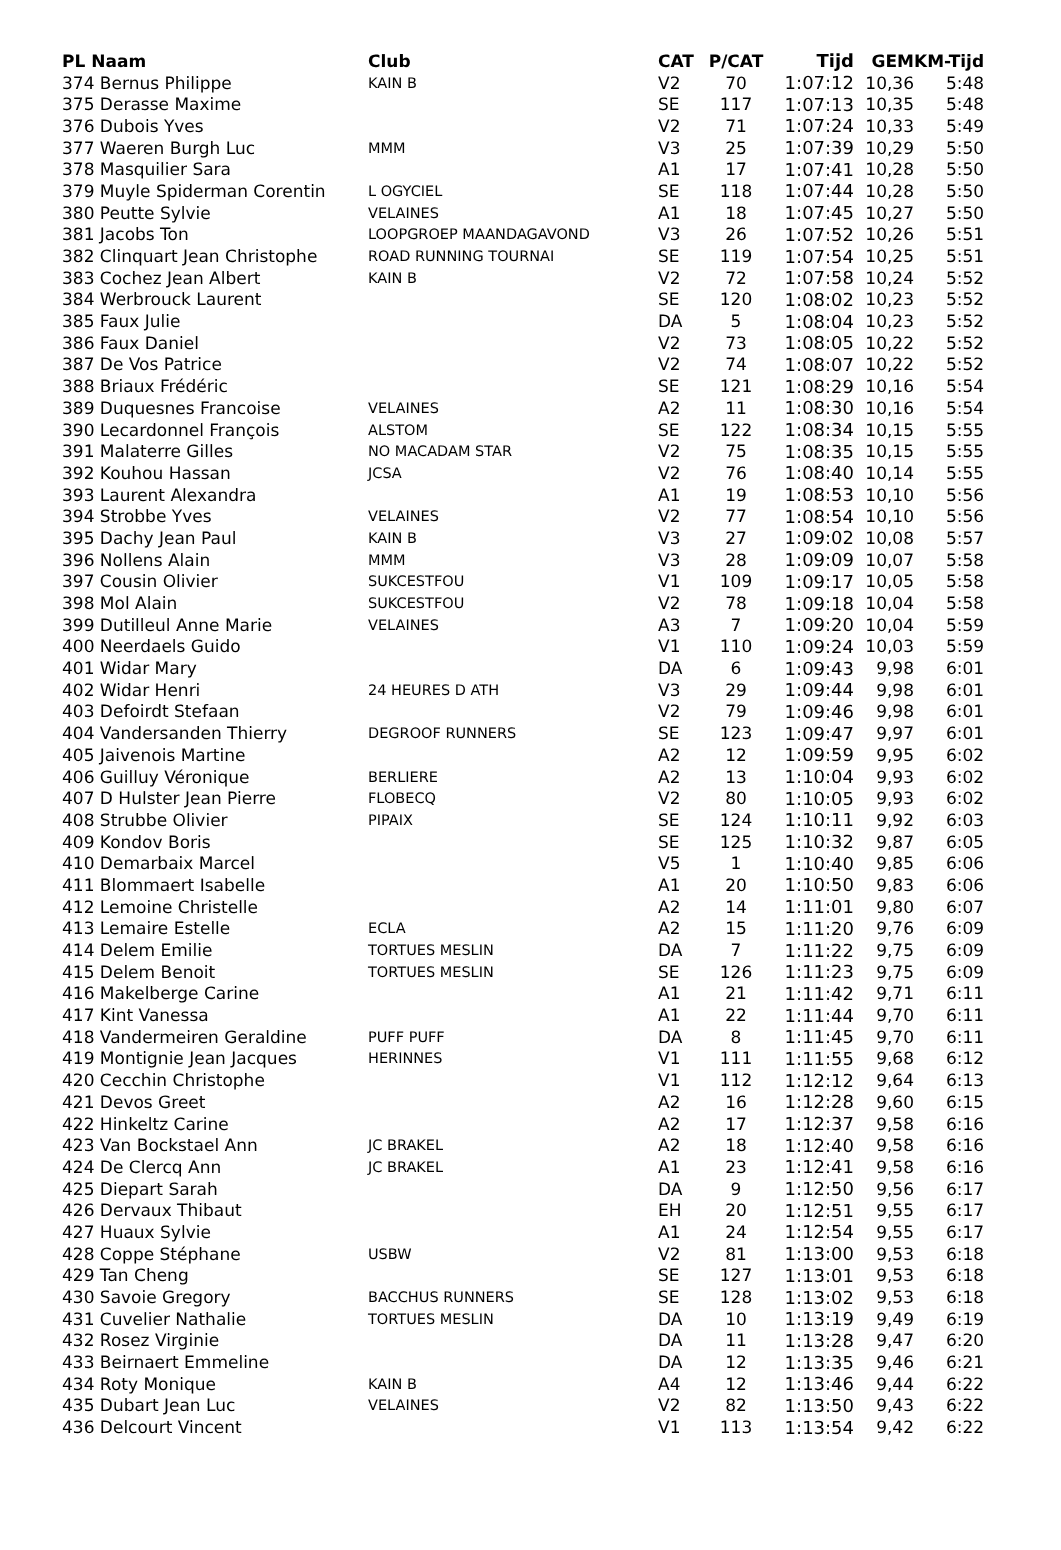| PL Naam | Club | CAT | P/CAT | Tijd | GEM | KM-Tijd |
| --- | --- | --- | --- | --- | --- | --- |
| 374 Bernus Philippe | KAIN B | V2 | 70 | 1:07:12 | 10,36 | 5:48 |
| 375 Derasse Maxime | | SE | 117 | 1:07:13 | 10,35 | 5:48 |
| 376 Dubois Yves | | V2 | 71 | 1:07:24 | 10,33 | 5:49 |
| 377 Waeren Burgh Luc | MMM | V3 | 25 | 1:07:39 | 10,29 | 5:50 |
| 378 Masquilier Sara | | A1 | 17 | 1:07:41 | 10,28 | 5:50 |
| 379 Muyle Spiderman Corentin | L OGYCIEL | SE | 118 | 1:07:44 | 10,28 | 5:50 |
| 380 Peutte Sylvie | VELAINES | A1 | 18 | 1:07:45 | 10,27 | 5:50 |
| 381 Jacobs Ton | LOOPGROEP MAANDAGAVOND | V3 | 26 | 1:07:52 | 10,26 | 5:51 |
| 382 Clinquart Jean Christophe | ROAD RUNNING TOURNAI | SE | 119 | 1:07:54 | 10,25 | 5:51 |
| 383 Cochez Jean Albert | KAIN B | V2 | 72 | 1:07:58 | 10,24 | 5:52 |
| 384 Werbrouck Laurent | | SE | 120 | 1:08:02 | 10,23 | 5:52 |
| 385 Faux Julie | | DA | 5 | 1:08:04 | 10,23 | 5:52 |
| 386 Faux Daniel | | V2 | 73 | 1:08:05 | 10,22 | 5:52 |
| 387 De Vos Patrice | | V2 | 74 | 1:08:07 | 10,22 | 5:52 |
| 388 Briaux Frédéric | | SE | 121 | 1:08:29 | 10,16 | 5:54 |
| 389 Duquesnes Francoise | VELAINES | A2 | 11 | 1:08:30 | 10,16 | 5:54 |
| 390 Lecardonnel François | ALSTOM | SE | 122 | 1:08:34 | 10,15 | 5:55 |
| 391 Malaterre Gilles | NO MACADAM STAR | V2 | 75 | 1:08:35 | 10,15 | 5:55 |
| 392 Kouhou Hassan | JCSA | V2 | 76 | 1:08:40 | 10,14 | 5:55 |
| 393 Laurent Alexandra | | A1 | 19 | 1:08:53 | 10,10 | 5:56 |
| 394 Strobbe Yves | VELAINES | V2 | 77 | 1:08:54 | 10,10 | 5:56 |
| 395 Dachy Jean Paul | KAIN B | V3 | 27 | 1:09:02 | 10,08 | 5:57 |
| 396 Nollens Alain | MMM | V3 | 28 | 1:09:09 | 10,07 | 5:58 |
| 397 Cousin Olivier | SUKCESTFOU | V1 | 109 | 1:09:17 | 10,05 | 5:58 |
| 398 Mol Alain | SUKCESTFOU | V2 | 78 | 1:09:18 | 10,04 | 5:58 |
| 399 Dutilleul Anne Marie | VELAINES | A3 | 7 | 1:09:20 | 10,04 | 5:59 |
| 400 Neerdaels Guido | | V1 | 110 | 1:09:24 | 10,03 | 5:59 |
| 401 Widar Mary | | DA | 6 | 1:09:43 | 9,98 | 6:01 |
| 402 Widar Henri | 24 HEURES D ATH | V3 | 29 | 1:09:44 | 9,98 | 6:01 |
| 403 Defoirdt Stefaan | | V2 | 79 | 1:09:46 | 9,98 | 6:01 |
| 404 Vandersanden Thierry | DEGROOF RUNNERS | SE | 123 | 1:09:47 | 9,97 | 6:01 |
| 405 Jaivenois Martine | | A2 | 12 | 1:09:59 | 9,95 | 6:02 |
| 406 Guilluy Véronique | BERLIERE | A2 | 13 | 1:10:04 | 9,93 | 6:02 |
| 407 D Hulster Jean Pierre | FLOBECQ | V2 | 80 | 1:10:05 | 9,93 | 6:02 |
| 408 Strubbe Olivier | PIPAIX | SE | 124 | 1:10:11 | 9,92 | 6:03 |
| 409 Kondov Boris | | SE | 125 | 1:10:32 | 9,87 | 6:05 |
| 410 Demarbaix Marcel | | V5 | 1 | 1:10:40 | 9,85 | 6:06 |
| 411 Blommaert Isabelle | | A1 | 20 | 1:10:50 | 9,83 | 6:06 |
| 412 Lemoine Christelle | | A2 | 14 | 1:11:01 | 9,80 | 6:07 |
| 413 Lemaire Estelle | ECLA | A2 | 15 | 1:11:20 | 9,76 | 6:09 |
| 414 Delem Emilie | TORTUES MESLIN | DA | 7 | 1:11:22 | 9,75 | 6:09 |
| 415 Delem Benoit | TORTUES MESLIN | SE | 126 | 1:11:23 | 9,75 | 6:09 |
| 416 Makelberge Carine | | A1 | 21 | 1:11:42 | 9,71 | 6:11 |
| 417 Kint Vanessa | | A1 | 22 | 1:11:44 | 9,70 | 6:11 |
| 418 Vandermeiren Geraldine | PUFF PUFF | DA | 8 | 1:11:45 | 9,70 | 6:11 |
| 419 Montignie Jean Jacques | HERINNES | V1 | 111 | 1:11:55 | 9,68 | 6:12 |
| 420 Cecchin Christophe | | V1 | 112 | 1:12:12 | 9,64 | 6:13 |
| 421 Devos Greet | | A2 | 16 | 1:12:28 | 9,60 | 6:15 |
| 422 Hinkeltz Carine | | A2 | 17 | 1:12:37 | 9,58 | 6:16 |
| 423 Van Bockstael Ann | JC BRAKEL | A2 | 18 | 1:12:40 | 9,58 | 6:16 |
| 424 De Clercq Ann | JC BRAKEL | A1 | 23 | 1:12:41 | 9,58 | 6:16 |
| 425 Diepart Sarah | | DA | 9 | 1:12:50 | 9,56 | 6:17 |
| 426 Dervaux Thibaut | | EH | 20 | 1:12:51 | 9,55 | 6:17 |
| 427 Huaux Sylvie | | A1 | 24 | 1:12:54 | 9,55 | 6:17 |
| 428 Coppe Stéphane | USBW | V2 | 81 | 1:13:00 | 9,53 | 6:18 |
| 429 Tan Cheng | | SE | 127 | 1:13:01 | 9,53 | 6:18 |
| 430 Savoie Gregory | BACCHUS RUNNERS | SE | 128 | 1:13:02 | 9,53 | 6:18 |
| 431 Cuvelier Nathalie | TORTUES MESLIN | DA | 10 | 1:13:19 | 9,49 | 6:19 |
| 432 Rosez Virginie | | DA | 11 | 1:13:28 | 9,47 | 6:20 |
| 433 Beirnaert Emmeline | | DA | 12 | 1:13:35 | 9,46 | 6:21 |
| 434 Roty Monique | KAIN B | A4 | 12 | 1:13:46 | 9,44 | 6:22 |
| 435 Dubart Jean Luc | VELAINES | V2 | 82 | 1:13:50 | 9,43 | 6:22 |
| 436 Delcourt Vincent | | V1 | 113 | 1:13:54 | 9,42 | 6:22 |